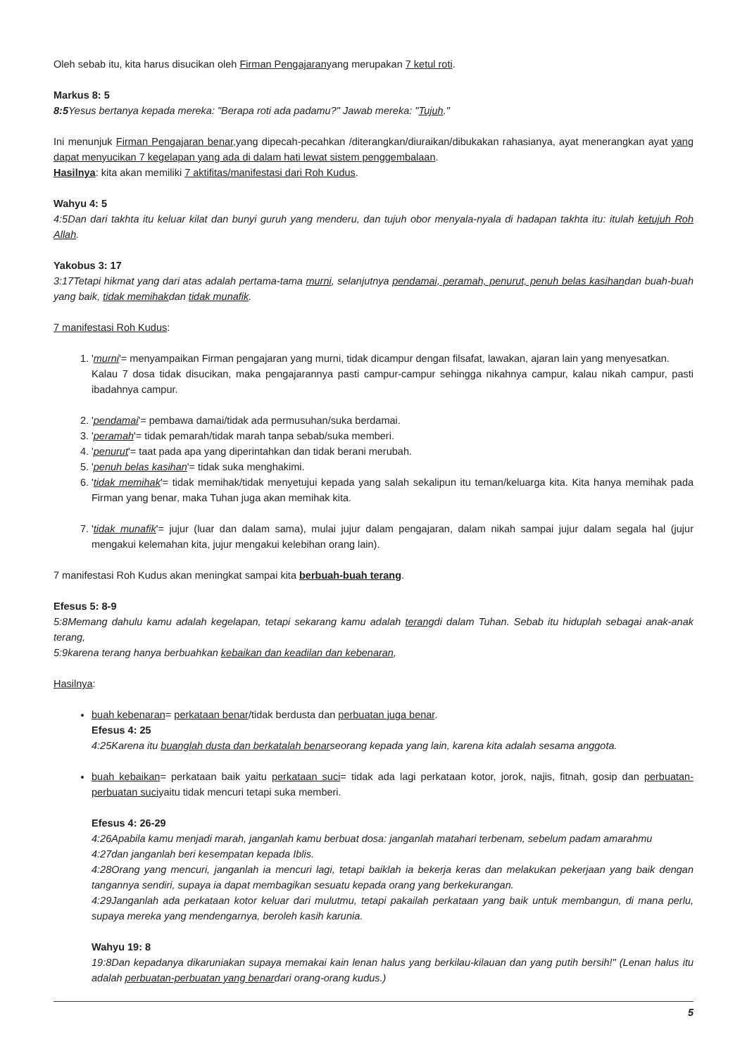Oleh sebab itu, kita harus disucikan oleh Firman Pengajaranyang merupakan 7 ketul roti.
Markus 8: 5
8:5 Yesus bertanya kepada mereka: "Berapa roti ada padamu?" Jawab mereka: "Tujuh."
Ini menunjuk Firman Pengajaran benar, yang dipecah-pecahkan /diterangkan/diuraikan/dibukakan rahasianya, ayat menerangkan ayat yang dapat menyucikan 7 kegelapan yang ada di dalam hati lewat sistem penggembalaan.
Hasilnya: kita akan memiliki 7 aktifitas/manifestasi dari Roh Kudus.
Wahyu 4: 5
4:5Dan dari takhta itu keluar kilat dan bunyi guruh yang menderu, dan tujuh obor menyala-nyala di hadapan takhta itu: itulah ketujuh Roh Allah.
Yakobus 3: 17
3:17Tetapi hikmat yang dari atas adalah pertama-tama murni, selanjutnya pendamai, peramah, penurut, penuh belas kasihandan buah-buah yang baik, tidak memihakdan tidak munafik.
7 manifestasi Roh Kudus:
1. 'murni'= menyampaikan Firman pengajaran yang murni, tidak dicampur dengan filsafat, lawakan, ajaran lain yang menyesatkan.
Kalau 7 dosa tidak disucikan, maka pengajarannya pasti campur-campur sehingga nikahnya campur, kalau nikah campur, pasti ibadahnya campur.
2. 'pendamai'= pembawa damai/tidak ada permusuhan/suka berdamai.
3. 'peramah'= tidak pemarah/tidak marah tanpa sebab/suka memberi.
4. 'penurut'= taat pada apa yang diperintahkan dan tidak berani merubah.
5. 'penuh belas kasihan'= tidak suka menghakimi.
6. 'tidak memihak'= tidak memihak/tidak menyetujui kepada yang salah sekalipun itu teman/keluarga kita. Kita hanya memihak pada Firman yang benar, maka Tuhan juga akan memihak kita.
7. 'tidak munafik'= jujur (luar dan dalam sama), mulai jujur dalam pengajaran, dalam nikah sampai jujur dalam segala hal (jujur mengakui kelemahan kita, jujur mengakui kelebihan orang lain).
7 manifestasi Roh Kudus akan meningkat sampai kita berbuah-buah terang.
Efesus 5: 8-9
5:8Memang dahulu kamu adalah kegelapan, tetapi sekarang kamu adalah terangdi dalam Tuhan. Sebab itu hiduplah sebagai anak-anak terang,
5:9karena terang hanya berbuahkan kebaikan dan keadilan dan kebenaran,
Hasilnya:
buah kebenaran= perkataan benar/tidak berdusta dan perbuatan juga benar.
Efesus 4: 25
4:25Karena itu buanglah dusta dan berkatalah benarseorang kepada yang lain, karena kita adalah sesama anggota.
buah kebaikan= perkataan baik yaitu perkataan suci= tidak ada lagi perkataan kotor, jorok, najis, fitnah, gosip dan perbuatan-perbuatan suciyaitu tidak mencuri tetapi suka memberi.
Efesus 4: 26-29
4:26Apabila kamu menjadi marah, janganlah kamu berbuat dosa: janganlah matahari terbenam, sebelum padam amarahmu
4:27dan janganlah beri kesempatan kepada Iblis.
4:28Orang yang mencuri, janganlah ia mencuri lagi, tetapi baiklah ia bekerja keras dan melakukan pekerjaan yang baik dengan tangannya sendiri, supaya ia dapat membagikan sesuatu kepada orang yang berkekurangan.
4:29Janganlah ada perkataan kotor keluar dari mulutmu, tetapi pakailah perkataan yang baik untuk membangun, di mana perlu, supaya mereka yang mendengarnya, beroleh kasih karunia.
Wahyu 19: 8
19:8Dan kepadanya dikaruniakan supaya memakai kain lenan halus yang berkilau-kilauan dan yang putih bersih!" (Lenan halus itu adalah perbuatan-perbuatan yang benardari orang-orang kudus.)
5